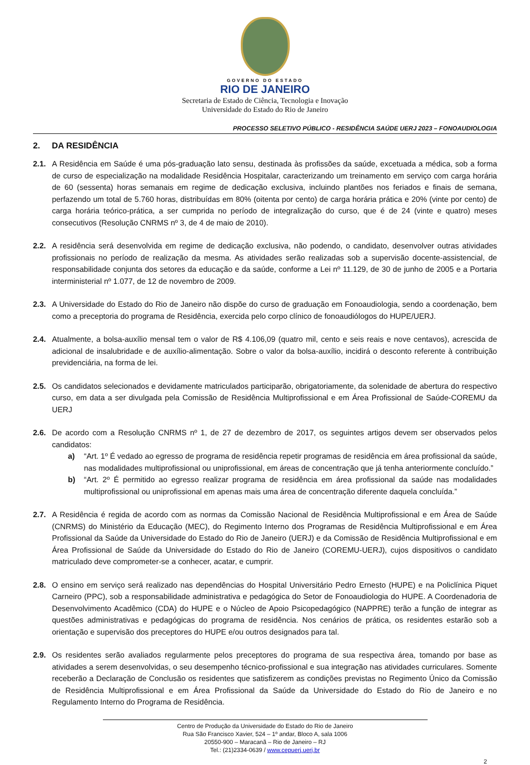GOVERNO DO ESTADO
RIO DE JANEIRO
Secretaria de Estado de Ciência, Tecnologia e Inovação
Universidade do Estado do Rio de Janeiro
PROCESSO SELETIVO PÚBLICO - RESIDÊNCIA SAÚDE UERJ 2023 – FONOAUDIOLOGIA
2. DA RESIDÊNCIA
2.1. A Residência em Saúde é uma pós-graduação lato sensu, destinada às profissões da saúde, excetuada a médica, sob a forma de curso de especialização na modalidade Residência Hospitalar, caracterizando um treinamento em serviço com carga horária de 60 (sessenta) horas semanais em regime de dedicação exclusiva, incluindo plantões nos feriados e finais de semana, perfazendo um total de 5.760 horas, distribuídas em 80% (oitenta por cento) de carga horária prática e 20% (vinte por cento) de carga horária teórico-prática, a ser cumprida no período de integralização do curso, que é de 24 (vinte e quatro) meses consecutivos (Resolução CNRMS nº 3, de 4 de maio de 2010).
2.2. A residência será desenvolvida em regime de dedicação exclusiva, não podendo, o candidato, desenvolver outras atividades profissionais no período de realização da mesma. As atividades serão realizadas sob a supervisão docente-assistencial, de responsabilidade conjunta dos setores da educação e da saúde, conforme a Lei nº 11.129, de 30 de junho de 2005 e a Portaria interministerial nº 1.077, de 12 de novembro de 2009.
2.3. A Universidade do Estado do Rio de Janeiro não dispõe do curso de graduação em Fonoaudiologia, sendo a coordenação, bem como a preceptoria do programa de Residência, exercida pelo corpo clínico de fonoaudiólogos do HUPE/UERJ.
2.4. Atualmente, a bolsa-auxílio mensal tem o valor de R$ 4.106,09 (quatro mil, cento e seis reais e nove centavos), acrescida de adicional de insalubridade e de auxílio-alimentação. Sobre o valor da bolsa-auxílio, incidirá o desconto referente à contribuição previdenciária, na forma de lei.
2.5. Os candidatos selecionados e devidamente matriculados participarão, obrigatoriamente, da solenidade de abertura do respectivo curso, em data a ser divulgada pela Comissão de Residência Multiprofissional e em Área Profissional de Saúde-COREMU da UERJ
2.6. De acordo com a Resolução CNRMS nº 1, de 27 de dezembro de 2017, os seguintes artigos devem ser observados pelos candidatos:
a) “Art. 1º É vedado ao egresso de programa de residência repetir programas de residência em área profissional da saúde, nas modalidades multiprofissional ou uniprofissional, em áreas de concentração que já tenha anteriormente concluído.”
b) “Art. 2º É permitido ao egresso realizar programa de residência em área profissional da saúde nas modalidades multiprofissional ou uniprofissional em apenas mais uma área de concentração diferente daquela concluída.”
2.7. A Residência é regida de acordo com as normas da Comissão Nacional de Residência Multiprofissional e em Área de Saúde (CNRMS) do Ministério da Educação (MEC), do Regimento Interno dos Programas de Residência Multiprofissional e em Área Profissional da Saúde da Universidade do Estado do Rio de Janeiro (UERJ) e da Comissão de Residência Multiprofissional e em Área Profissional de Saúde da Universidade do Estado do Rio de Janeiro (COREMU-UERJ), cujos dispositivos o candidato matriculado deve comprometer-se a conhecer, acatar, e cumprir.
2.8. O ensino em serviço será realizado nas dependências do Hospital Universitário Pedro Ernesto (HUPE) e na Policlínica Piquet Carneiro (PPC), sob a responsabilidade administrativa e pedagógica do Setor de Fonoaudiologia do HUPE. A Coordenadoria de Desenvolvimento Acadêmico (CDA) do HUPE e o Núcleo de Apoio Psicopedagógico (NAPPRE) terão a função de integrar as questões administrativas e pedagógicas do programa de residência. Nos cenários de prática, os residentes estarão sob a orientação e supervisão dos preceptores do HUPE e/ou outros designados para tal.
2.9. Os residentes serão avaliados regularmente pelos preceptores do programa de sua respectiva área, tomando por base as atividades a serem desenvolvidas, o seu desempenho técnico-profissional e sua integração nas atividades curriculares. Somente receberão a Declaração de Conclusão os residentes que satisfizerem as condições previstas no Regimento Único da Comissão de Residência Multiprofissional e em Área Profissional da Saúde da Universidade do Estado do Rio de Janeiro e no Regulamento Interno do Programa de Residência.
Centro de Produção da Universidade do Estado do Rio de Janeiro
Rua São Francisco Xavier, 524 – 1º andar, Bloco A, sala 1006
20550-900 – Maracanã – Rio de Janeiro – RJ
Tel.: (21)2334-0639 / www.cepuerj.uerj.br
2